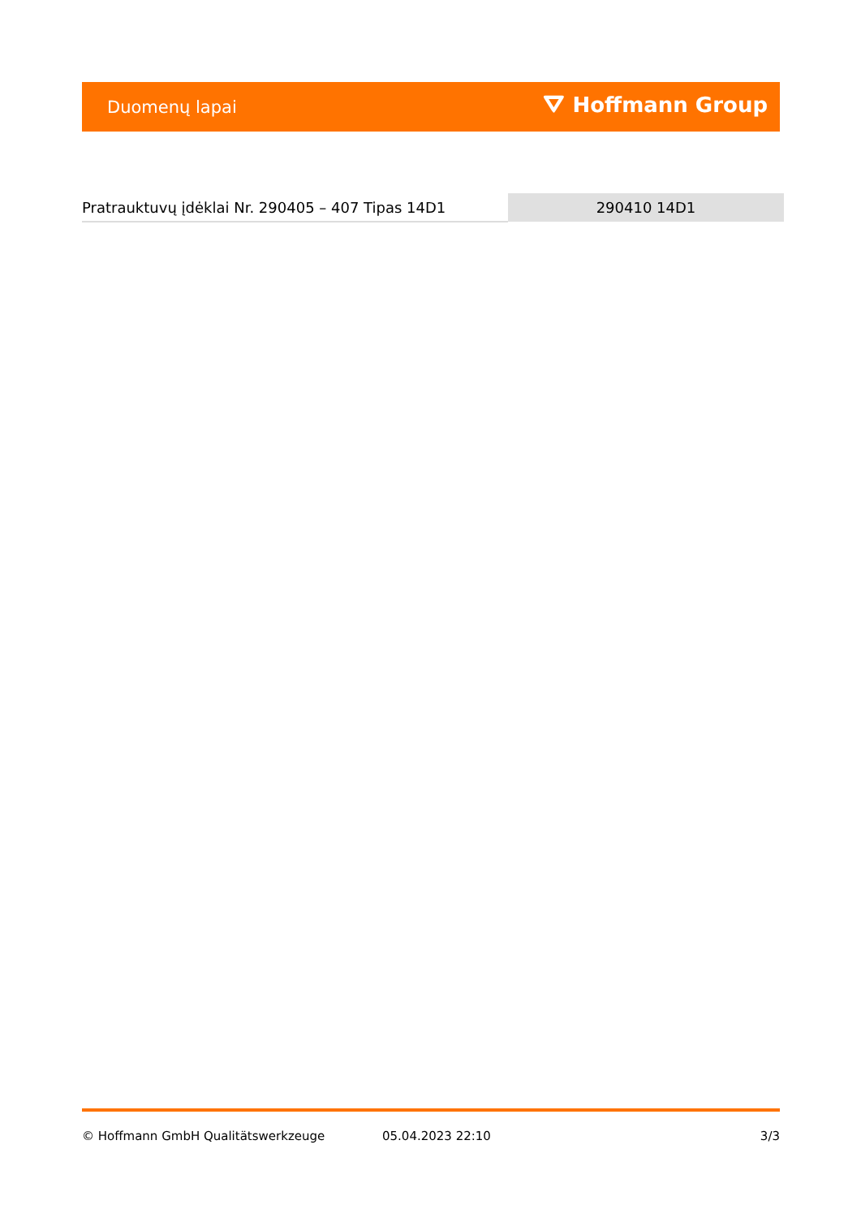Duomenų lapai ⛛ Hoffmann Group
| Pratrauktuvų įdėklai Nr. 290405 – 407 Tipas 14D1 | 290410 14D1 |
© Hoffmann GmbH Qualitätswerkzeuge 05.04.2023 22:10 3/3